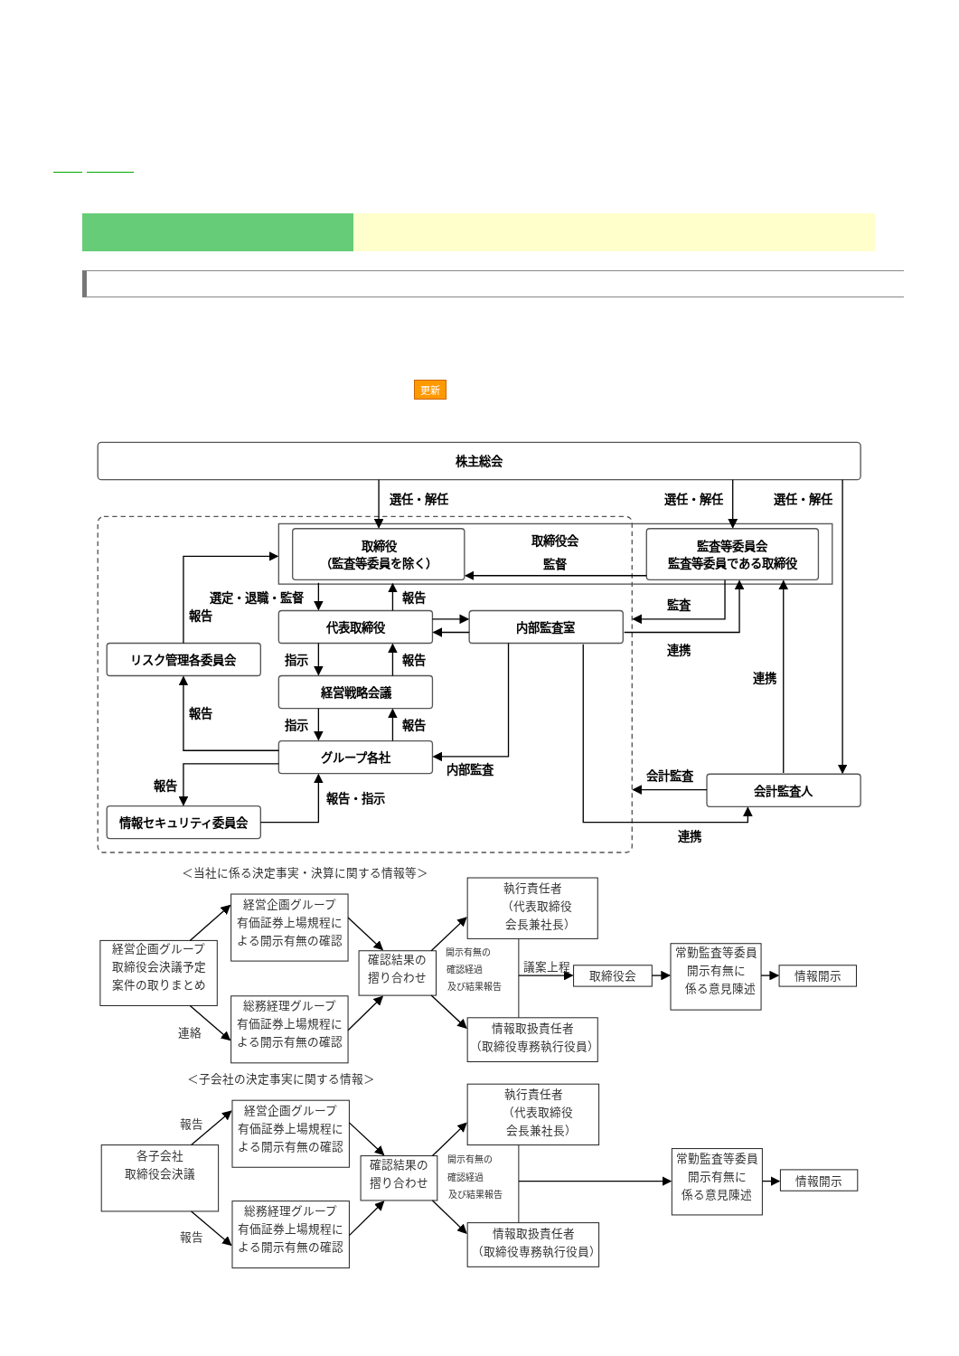更新
株主総会
選任・解任
選任・解任
選任・解任
取締役
（監査等委員を除く）
取締役会
監督
監査等委員会
監査等委員である取締役
選定・退職・監督
報告
監査
報告
代表取締役
内部監査室
連携
リスク管理各委員会
指示
報告
連携
経営戦略会議
報告
指示
報告
グループ各社
内部監査
会計監査
報告
会計監査人
報告・指示
情報セキュリティ委員会
連携
＜当社に係る決定事実・決算に関する情報等＞
執行責任者
（代表取締役
会長兼社長）
経営企画グループ
有価証券上場規程に
よる開示有無の確認
経営企画グループ
取締役会決議予定
案件の取りまとめ
確認結果の
摺り合わせ
開示有無の
確認経過
及び結果報告
議案上程
取締役会
常勤監査等委員
開示有無に
係る意見陳述
情報開示
連絡
総務経理グループ
有価証券上場規程に
よる開示有無の確認
情報取扱責任者
（取締役専務執行役員）
＜子会社の決定事実に関する情報＞
執行責任者
（代表取締役
会長兼社長）
経営企画グループ
有価証券上場規程に
よる開示有無の確認
報告
各子会社
取締役会決議
確認結果の
摺り合わせ
開示有無の
確認経過
及び結果報告
常勤監査等委員
開示有無に
係る意見陳述
情報開示
報告
総務経理グループ
有価証券上場規程に
よる開示有無の確認
情報取扱責任者
（取締役専務執行役員）